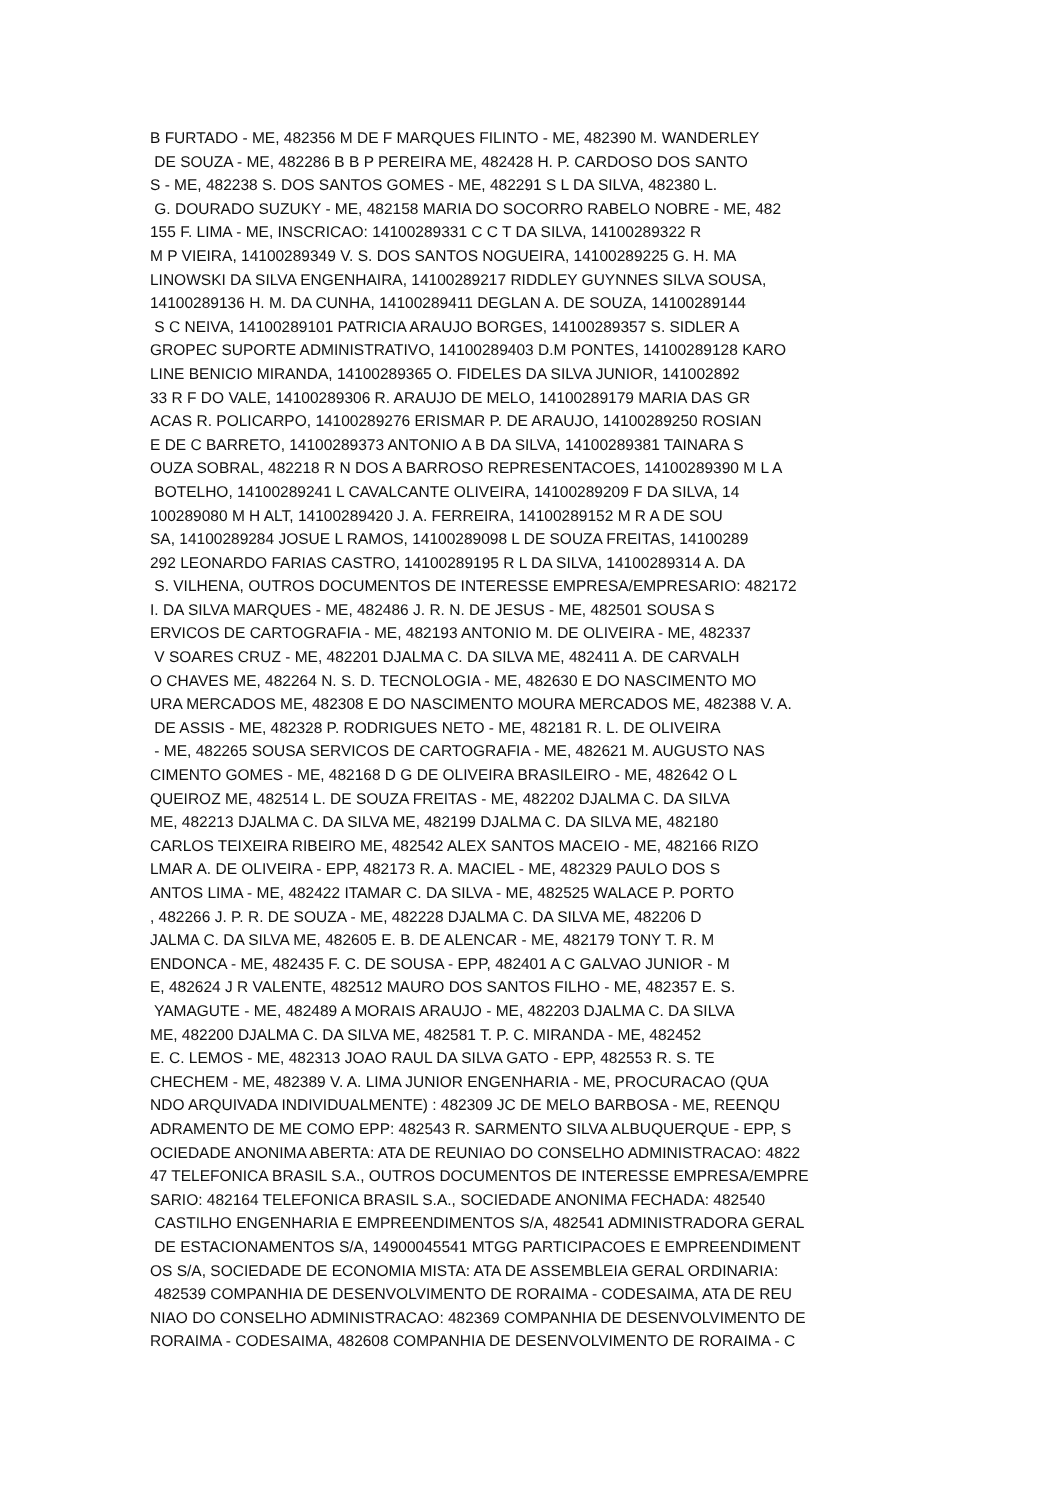B FURTADO - ME, 482356 M DE F MARQUES FILINTO - ME, 482390 M. WANDERLEY DE SOUZA - ME, 482286 B B P PEREIRA ME, 482428 H. P. CARDOSO DOS SANTO S - ME, 482238 S. DOS SANTOS GOMES - ME, 482291 S L DA SILVA, 482380 L. G. DOURADO SUZUKY - ME, 482158 MARIA DO SOCORRO RABELO NOBRE - ME, 482 155 F. LIMA - ME, INSCRICAO: 14100289331 C C T DA SILVA, 14100289322 R M P VIEIRA, 14100289349 V. S. DOS SANTOS NOGUEIRA, 14100289225 G. H. MA LINOWSKI DA SILVA ENGENHAIRA, 14100289217 RIDDLEY GUYNNES SILVA SOUSA, 14100289136 H. M. DA CUNHA, 14100289411 DEGLAN A. DE SOUZA, 14100289144 S C NEIVA, 14100289101 PATRICIA ARAUJO BORGES, 14100289357 S. SIDLER A GROPEC SUPORTE ADMINISTRATIVO, 14100289403 D.M PONTES, 14100289128 KARO LINE BENICIO MIRANDA, 14100289365 O. FIDELES DA SILVA JUNIOR, 141002892 33 R F DO VALE, 14100289306 R. ARAUJO DE MELO, 14100289179 MARIA DAS GR ACAS R. POLICARPO, 14100289276 ERISMAR P. DE ARAUJO, 14100289250 ROSIAN E DE C BARRETO, 14100289373 ANTONIO A B DA SILVA, 14100289381 TAINARA S OUZA SOBRAL, 482218 R N DOS A BARROSO REPRESENTACOES, 14100289390 M L A BOTELHO, 14100289241 L CAVALCANTE OLIVEIRA, 14100289209 F DA SILVA, 14 100289080 M H ALT, 14100289420 J. A. FERREIRA, 14100289152 M R A DE SOU SA, 14100289284 JOSUE L RAMOS, 14100289098 L DE SOUZA FREITAS, 14100289 292 LEONARDO FARIAS CASTRO, 14100289195 R L DA SILVA, 14100289314 A. DA S. VILHENA, OUTROS DOCUMENTOS DE INTERESSE EMPRESA/EMPRESARIO: 482172 I. DA SILVA MARQUES - ME, 482486 J. R. N. DE JESUS - ME, 482501 SOUSA S ERVICOS DE CARTOGRAFIA - ME, 482193 ANTONIO M. DE OLIVEIRA - ME, 482337 V SOARES CRUZ - ME, 482201 DJALMA C. DA SILVA ME, 482411 A. DE CARVALH O CHAVES ME, 482264 N. S. D. TECNOLOGIA - ME, 482630 E DO NASCIMENTO MO URA MERCADOS ME, 482308 E DO NASCIMENTO MOURA MERCADOS ME, 482388 V. A. DE ASSIS - ME, 482328 P. RODRIGUES NETO - ME, 482181 R. L. DE OLIVEIRA - ME, 482265 SOUSA SERVICOS DE CARTOGRAFIA - ME, 482621 M. AUGUSTO NAS CIMENTO GOMES - ME, 482168 D G DE OLIVEIRA BRASILEIRO - ME, 482642 O L QUEIROZ ME, 482514 L. DE SOUZA FREITAS - ME, 482202 DJALMA C. DA SILVA ME, 482213 DJALMA C. DA SILVA ME, 482199 DJALMA C. DA SILVA ME, 482180 CARLOS TEIXEIRA RIBEIRO ME, 482542 ALEX SANTOS MACEIO - ME, 482166 RIZO LMAR A. DE OLIVEIRA - EPP, 482173 R. A. MACIEL - ME, 482329 PAULO DOS S ANTOS LIMA - ME, 482422 ITAMAR C. DA SILVA - ME, 482525 WALACE P. PORTO , 482266 J. P. R. DE SOUZA - ME, 482228 DJALMA C. DA SILVA ME, 482206 D JALMA C. DA SILVA ME, 482605 E. B. DE ALENCAR - ME, 482179 TONY T. R. M ENDONCA - ME, 482435 F. C. DE SOUSA - EPP, 482401 A C GALVAO JUNIOR - M E, 482624 J R VALENTE, 482512 MAURO DOS SANTOS FILHO - ME, 482357 E. S. YAMAGUTE - ME, 482489 A MORAIS ARAUJO - ME, 482203 DJALMA C. DA SILVA ME, 482200 DJALMA C. DA SILVA ME, 482581 T. P. C. MIRANDA - ME, 482452 E. C. LEMOS - ME, 482313 JOAO RAUL DA SILVA GATO - EPP, 482553 R. S. TE CHECHEM - ME, 482389 V. A. LIMA JUNIOR ENGENHARIA - ME, PROCURACAO (QUA NDO ARQUIVADA INDIVIDUALMENTE) : 482309 JC DE MELO BARBOSA - ME, REENQU ADRAMENTO DE ME COMO EPP: 482543 R. SARMENTO SILVA ALBUQUERQUE - EPP, S OCIEDADE ANONIMA ABERTA: ATA DE REUNIAO DO CONSELHO ADMINISTRACAO: 4822 47 TELEFONICA BRASIL S.A., OUTROS DOCUMENTOS DE INTERESSE EMPRESA/EMPRE SARIO: 482164 TELEFONICA BRASIL S.A., SOCIEDADE ANONIMA FECHADA: 482540 CASTILHO ENGENHARIA E EMPREENDIMENTOS S/A, 482541 ADMINISTRADORA GERAL DE ESTACIONAMENTOS S/A, 14900045541 MTGG PARTICIPACOES E EMPREENDIMENT OS S/A, SOCIEDADE DE ECONOMIA MISTA: ATA DE ASSEMBLEIA GERAL ORDINARIA: 482539 COMPANHIA DE DESENVOLVIMENTO DE RORAIMA - CODESAIMA, ATA DE REU NIAO DO CONSELHO ADMINISTRACAO: 482369 COMPANHIA DE DESENVOLVIMENTO DE RORAIMA - CODESAIMA, 482608 COMPANHIA DE DESENVOLVIMENTO DE RORAIMA - C